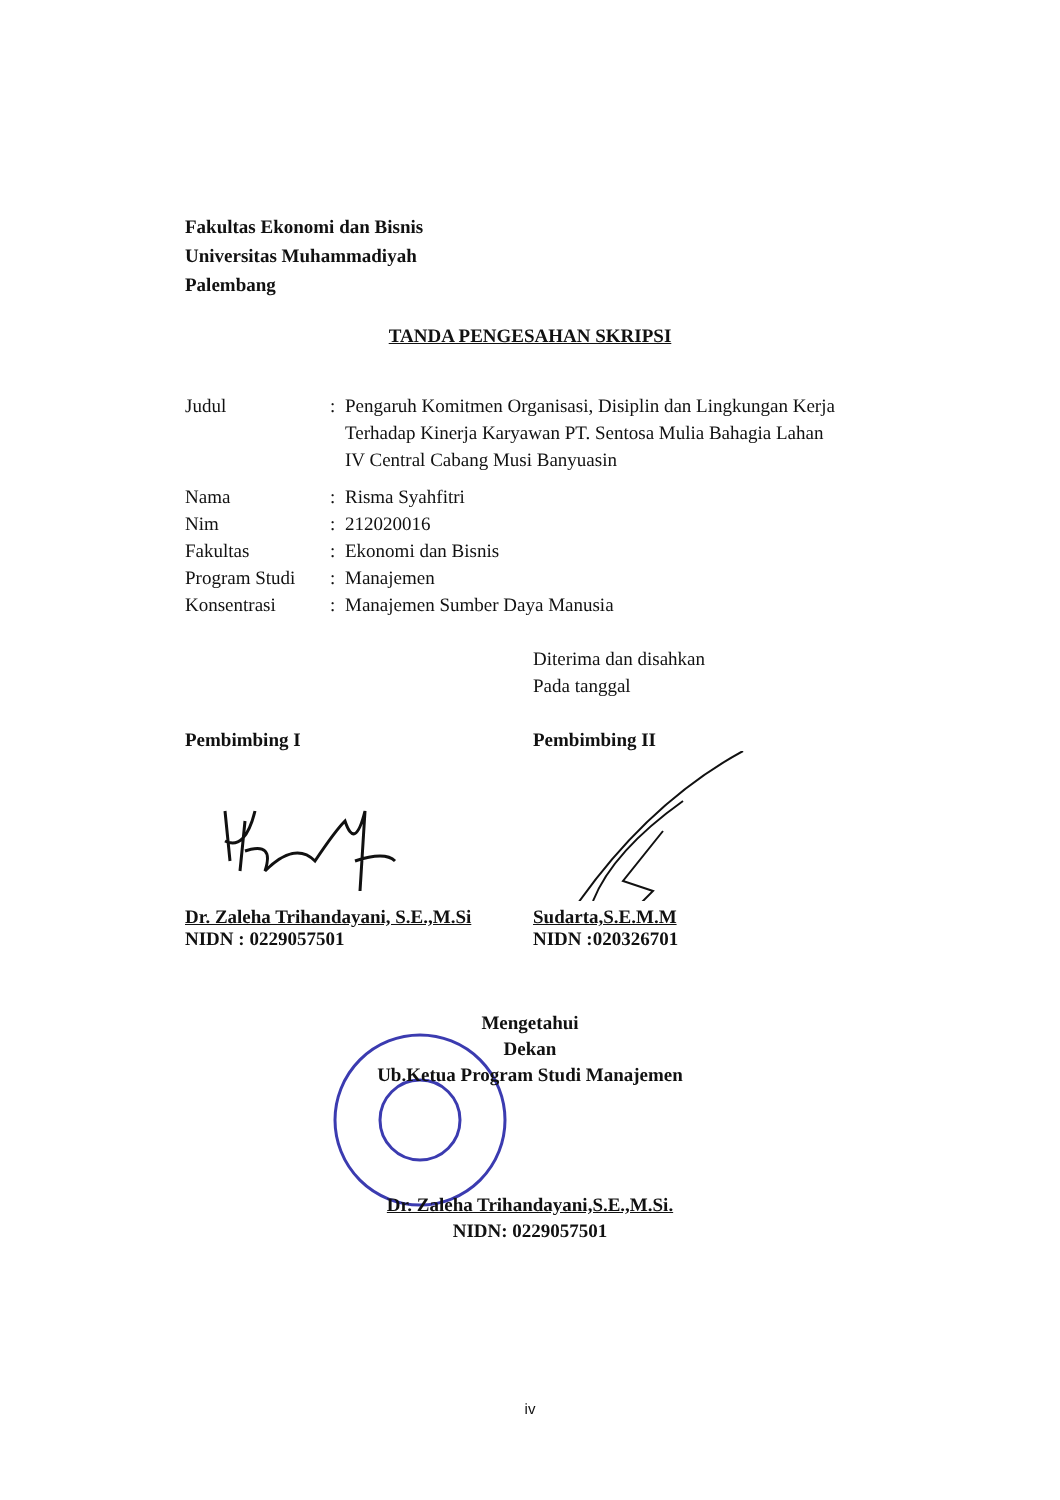Fakultas Ekonomi dan Bisnis
Universitas Muhammadiyah
Palembang
TANDA PENGESAHAN SKRIPSI
Judul : Pengaruh Komitmen Organisasi, Disiplin dan Lingkungan Kerja Terhadap Kinerja Karyawan PT. Sentosa Mulia Bahagia Lahan IV Central Cabang Musi Banyuasin
Nama : Risma Syahfitri
Nim : 212020016
Fakultas : Ekonomi dan Bisnis
Program Studi
: Manajemen
Konsentrasi : Manajemen Sumber Daya Manusia
Diterima dan disahkan
Pada tanggal
Pembimbing I
Dr. Zaleha Trihandayani, S.E.,M.Si
NIDN : 0229057501
Pembimbing II
Sudarta,S.E.M.M
NIDN :020326701
Mengetahui
Dekan
Ub.Ketua Program Studi Manajemen
Dr. Zaleha Trihandayani,S.E.,M.Si.
NIDN: 0229057501
iv